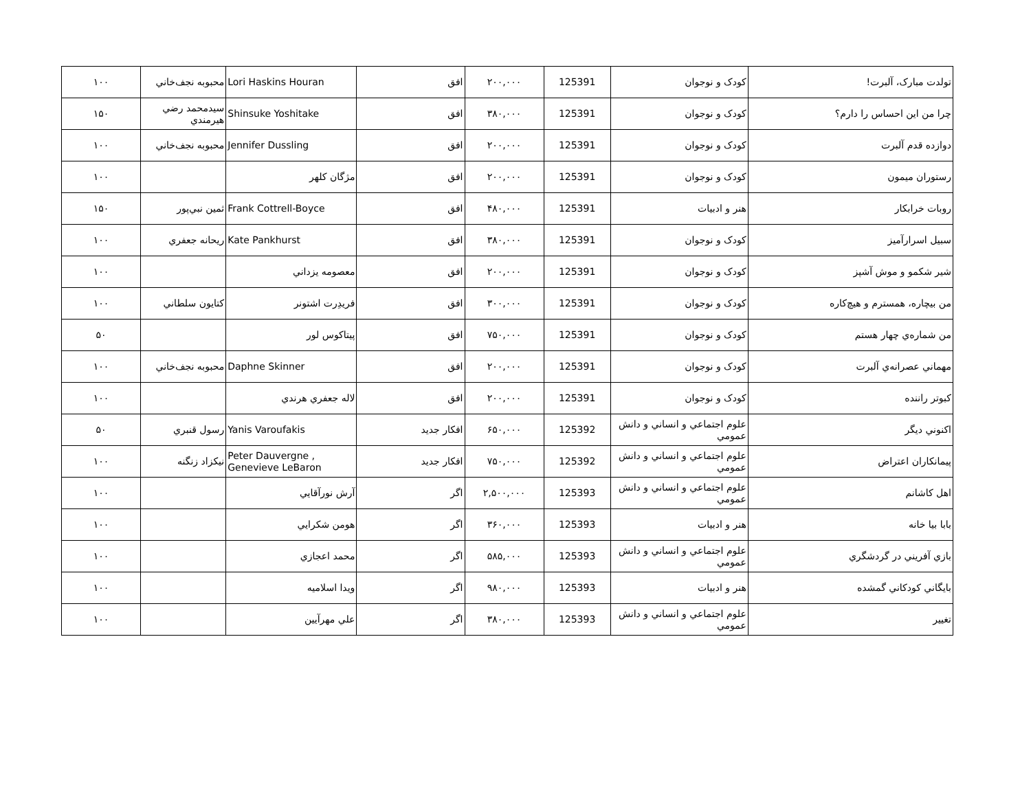| تولدت مبارک، آلبرت! | کودک و نوجوان | 125391 | ۲۰۰,۰۰۰ | افق | Lori Haskins Houran | محبوبه نجف‌خاني | ۱۰۰ |
| چرا من اين احساس را دارم؟ | کودک و نوجوان | 125391 | ۳۸۰,۰۰۰ | افق | Shinsuke Yoshitake | سيدمحمد رضي هيرمندي | ۱۵۰ |
| دوازده قدم آلبرت | کودک و نوجوان | 125391 | ۲۰۰,۰۰۰ | افق | Jennifer Dussling | محبوبه نجف‌خاني | ۱۰۰ |
| رستوران ميمون | کودک و نوجوان | 125391 | ۲۰۰,۰۰۰ | افق | مژگان کلهر | | ۱۰۰ |
| روبات خرابکار | هنر و ادبيات | 125391 | ۴۸۰,۰۰۰ | افق | Frank Cottrell-Boyce | ثمين نبي‌پور | ۱۵۰ |
| سبيل اسرارآميز | کودک و نوجوان | 125391 | ۳۸۰,۰۰۰ | افق | Kate Pankhurst | ريحانه جعفري | ۱۰۰ |
| شير شکمو و موش آشپز | کودک و نوجوان | 125391 | ۲۰۰,۰۰۰ | افق | معصومه يزداني | | ۱۰۰ |
| من بيچاره، همسترم و هيچ‌کاره | کودک و نوجوان | 125391 | ۳۰۰,۰۰۰ | افق | فريدِرت اشتونر | کتايون سلطاني | ۱۰۰ |
| من شماره‌ي چهار هستم | کودک و نوجوان | 125391 | ۷۵۰,۰۰۰ | افق | پيتاکوس لور | | ۵۰ |
| مهماني عصرانه‌ي آلبرت | کودک و نوجوان | 125391 | ۲۰۰,۰۰۰ | افق | Daphne Skinner | محبوبه نجف‌خاني | ۱۰۰ |
| کبوتر راننده | کودک و نوجوان | 125391 | ۲۰۰,۰۰۰ | افق | لاله جعفري هرندي | | ۱۰۰ |
| اکنوني ديگر | علوم اجتماعي و انساني و دانش عمومي | 125392 | ۶۵۰,۰۰۰ | افکار جديد | Yanis Varoufakis | رسول قنبري | ۵۰ |
| پيمانکاران اعتراض | علوم اجتماعي و انساني و دانش عمومي | 125392 | ۷۵۰,۰۰۰ | افکار جديد | Peter Dauvergne , Genevieve LeBaron | نيکزاد زنگنه | ۱۰۰ |
| اهل کاشانم | علوم اجتماعي و انساني و دانش عمومي | 125393 | ۲,۵۰۰,۰۰۰ | اگر | آرش نورآقايي | | ۱۰۰ |
| بابا بيا خانه | هنر و ادبيات | 125393 | ۳۶۰,۰۰۰ | اگر | هومن شکرايي | | ۱۰۰ |
| بازي آفريني در گردشگري | علوم اجتماعي و انساني و دانش عمومي | 125393 | ۵۸۵,۰۰۰ | اگر | محمد اعجازي | | ۱۰۰ |
| بايگاني کودکاني گمشده | هنر و ادبيات | 125393 | ۹۸۰,۰۰۰ | اگر | ويدا اسلاميه | | ۱۰۰ |
| تغيير | علوم اجتماعي و انساني و دانش عمومي | 125393 | ۳۸۰,۰۰۰ | اگر | علي مهرآيين | | ۱۰۰ |